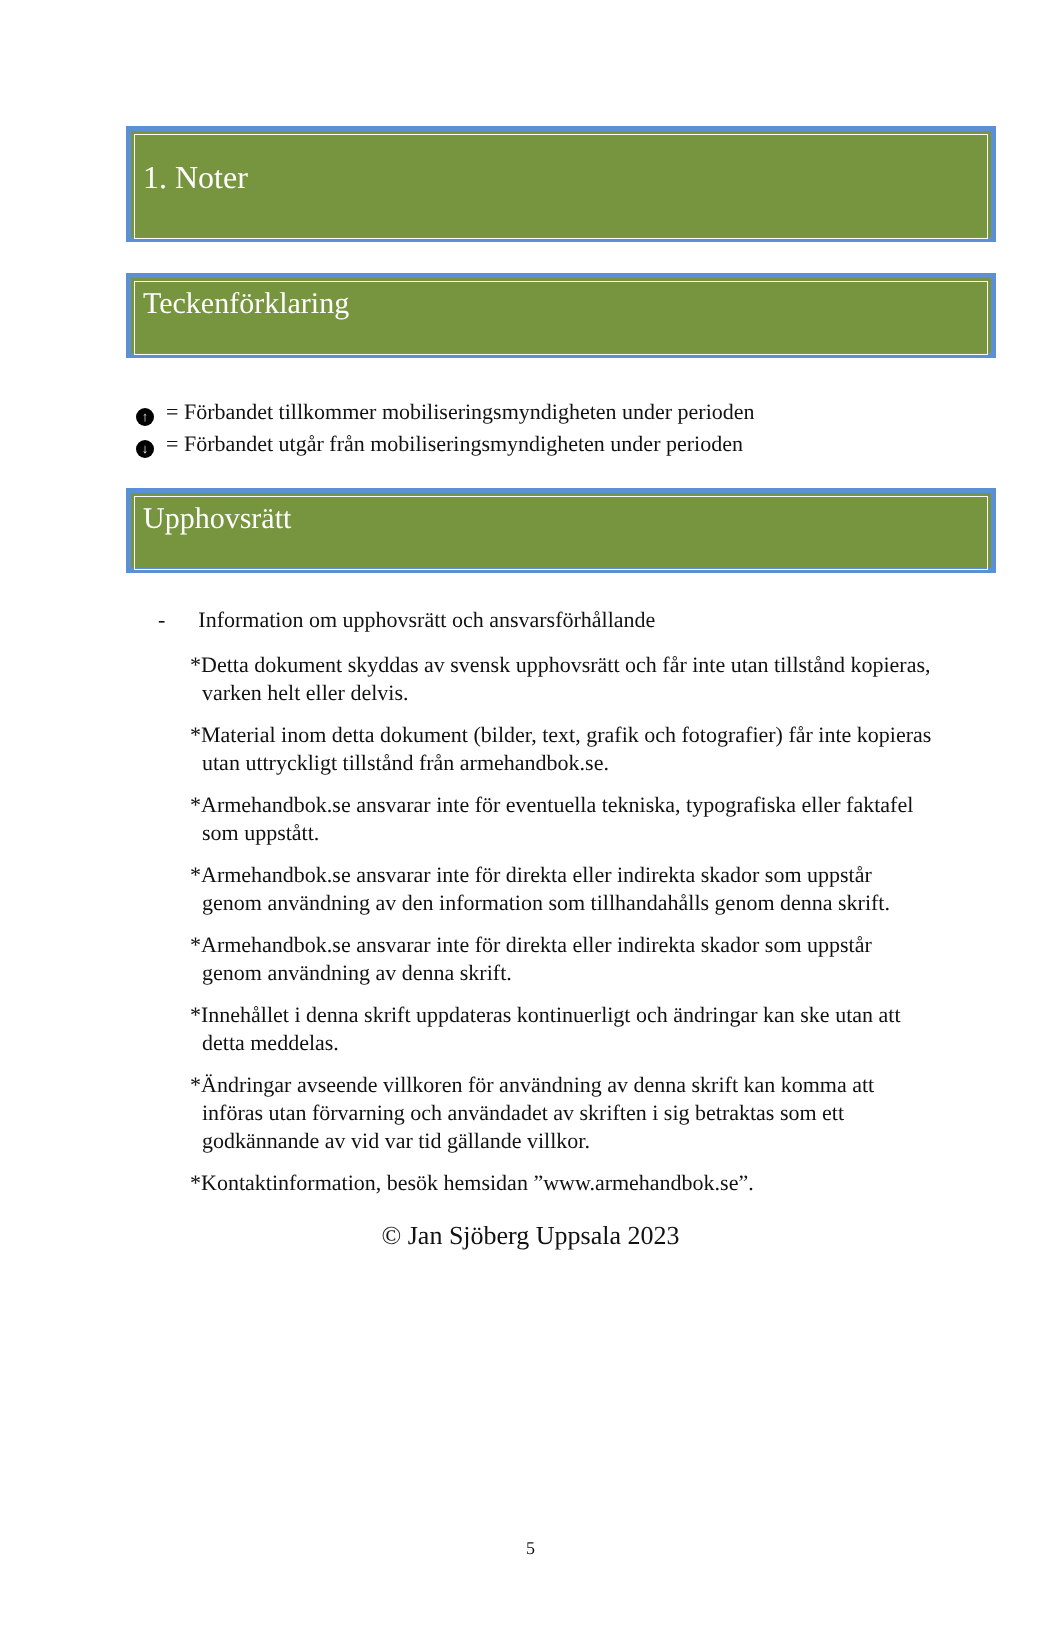1. Noter
Teckenförklaring
↑ = Förbandet tillkommer mobiliseringsmyndigheten under perioden
↓ = Förbandet utgår från mobiliseringsmyndigheten under perioden
Upphovsrätt
- Information om upphovsrätt och ansvarsförhållande
*Detta dokument skyddas av svensk upphovsrätt och får inte utan tillstånd kopieras, varken helt eller delvis.
*Material inom detta dokument (bilder, text, grafik och fotografier) får inte kopieras utan uttryckligt tillstånd från armehandbok.se.
*Armehandbok.se ansvarar inte för eventuella tekniska, typografiska eller faktafel som uppstått.
*Armehandbok.se ansvarar inte för direkta eller indirekta skador som uppstår genom användning av den information som tillhandahålls genom denna skrift.
*Armehandbok.se ansvarar inte för direkta eller indirekta skador som uppstår genom användning av denna skrift.
*Innehållet i denna skrift uppdateras kontinuerligt och ändringar kan ske utan att detta meddelas.
*Ändringar avseende villkoren för användning av denna skrift kan komma att införas utan förvarning och användadet av skriften i sig betraktas som ett godkännande av vid var tid gällande villkor.
*Kontaktinformation, besök hemsidan ”www.armehandbok.se”.
© Jan Sjöberg Uppsala 2023
5